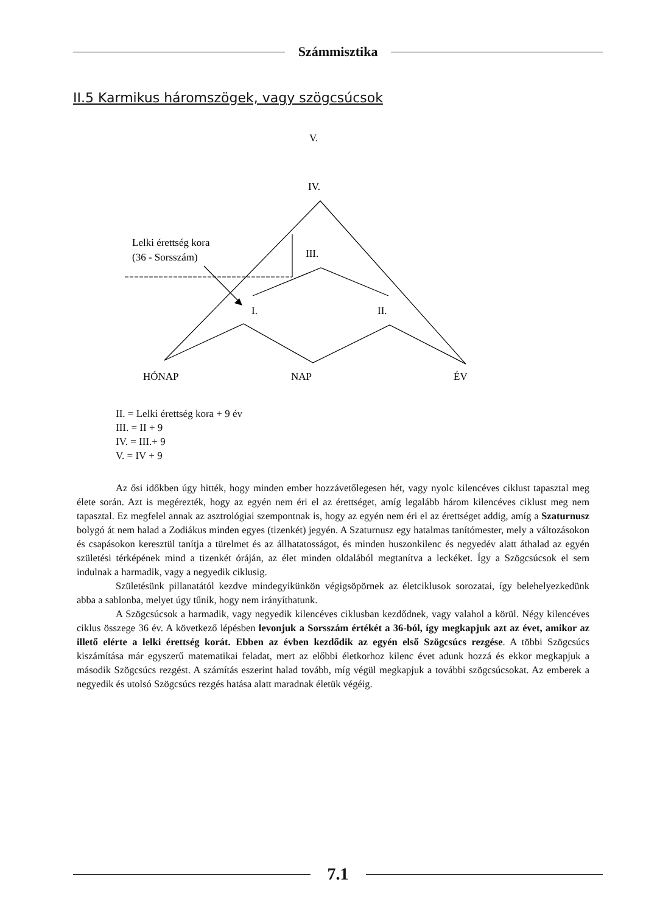Számmisztika
II.5 Karmikus háromszögek, vagy szögcsúcsok
V.
IV.
Lelki érettség kora
(36 - Sorsszám)
III.
I.
II.
HÓNAP
NAP
ÉV
II. = Lelki érettség kora + 9 év
III. = II + 9
IV. = III.+ 9
V. = IV + 9
Az ősi időkben úgy hitték, hogy minden ember hozzávetőlegesen hét, vagy nyolc kilencéves ciklust tapasztal meg élete során. Azt is megérezték, hogy az egyén nem éri el az érettséget, amíg legalább három kilencéves ciklust meg nem tapasztal. Ez megfelel annak az asztrológiai szempontnak is, hogy az egyén nem éri el az érettséget addig, amíg a Szaturnusz bolygó át nem halad a Zodiákus minden egyes (tizenkét) jegyén. A Szaturnusz egy hatalmas tanítómester, mely a változásokon és csapásokon keresztül tanítja a türelmet és az állhatatosságot, és minden huszonkilenc és negyedév alatt áthalad az egyén születési térképének mind a tizenkét óráján, az élet minden oldalából megtanítva a leckéket. Így a Szögcsúcsok el sem indulnak a harmadik, vagy a negyedik ciklusig.
Születésünk pillanatától kezdve mindegyikünkön végigsöpörnek az életciklusok sorozatai, így belehelyezkedünk abba a sablonba, melyet úgy tűnik, hogy nem irányíthatunk.
A Szögcsúcsok a harmadik, vagy negyedik kilencéves ciklusban kezdődnek, vagy valahol a körül. Négy kilencéves ciklus összege 36 év. A következő lépésben levonjuk a Sorsszám értékét a 36-ból, így megkapjuk azt az évet, amikor az illető elérte a lelki érettség korát. Ebben az évben kezdődik az egyén első Szögcsúcs rezgése. A többi Szögcsúcs kiszámítása már egyszerű matematikai feladat, mert az előbbi életkorhoz kilenc évet adunk hozzá és ekkor megkapjuk a második Szögcsúcs rezgést. A számítás eszerint halad tovább, míg végül megkapjuk a további szögcsúcsokat. Az emberek a negyedik és utolsó Szögcsúcs rezgés hatása alatt maradnak életük végéig.
7.1